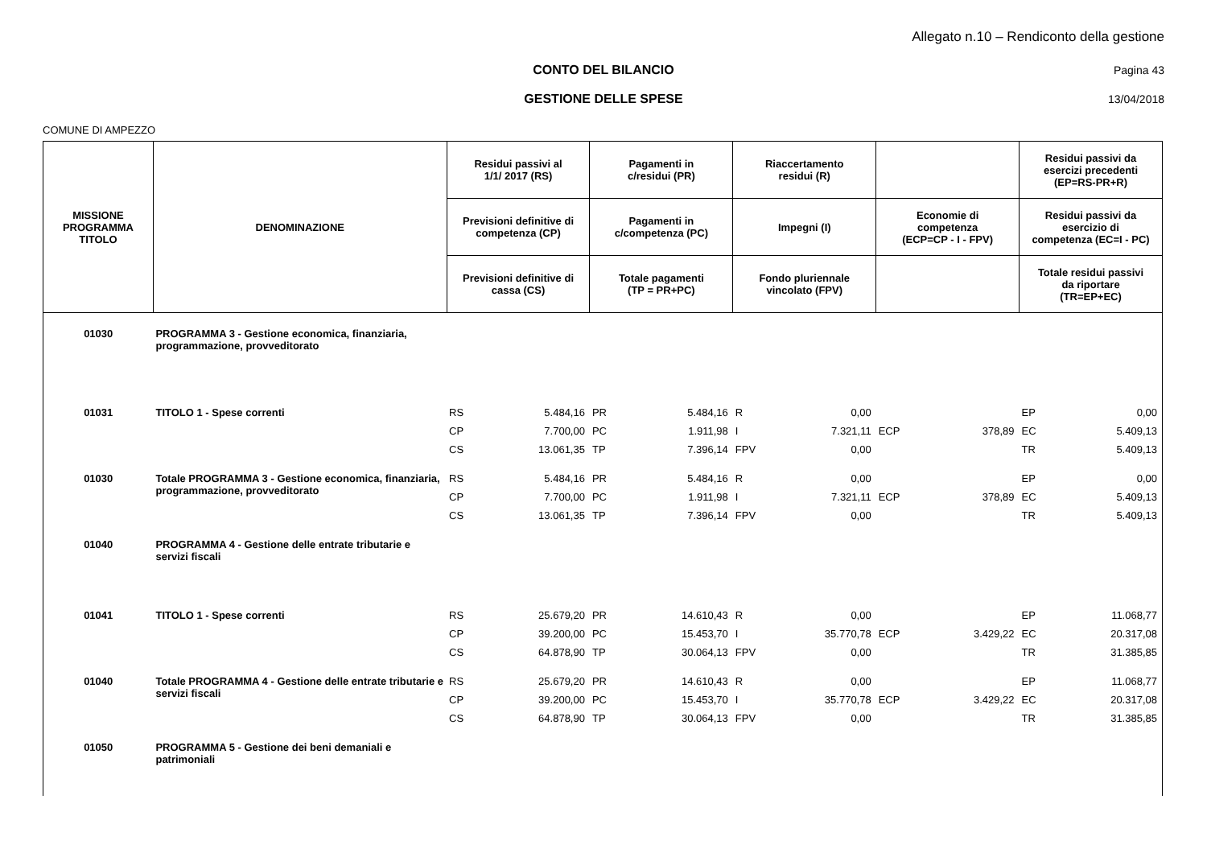Allegato n.10 – Rendiconto della gestione
CONTO DEL BILANCIO Pagina 43
GESTIONE DELLE SPESE 13/04/2018
COMUNE DI AMPEZZO
| MISSIONE PROGRAMMA TITOLO | DENOMINAZIONE | Residui passivi al 1/1/ 2017 (RS) | | Pagamenti in c/residui (PR) | | Riaccertamento residui (R) | | | | Residui passivi da esercizi precedenti (EP=RS-PR+R) | |
| --- | --- | --- | --- | --- | --- | --- | --- | --- | --- | --- | --- |
| | | Previsioni definitive di competenza (CP) | | Pagamenti in c/competenza (PC) | | Impegni (I) | | Economie di competenza (ECP=CP - I - FPV) | | Residui passivi da esercizio di competenza (EC=I - PC) | |
| | | Previsioni definitive di cassa (CS) | | Totale pagamenti (TP = PR+PC) | | Fondo pluriennale vincolato (FPV) | | | | Totale residui passivi da riportare (TR=EP+EC) | |
| 01030 | PROGRAMMA 3 - Gestione economica, finanziaria, programmazione, provveditorato | | | | | | | | | | |
| 01031 | TITOLO 1 - Spese correnti | RS | 5.484,16 | PR | 5.484,16 | R | 0,00 | | | EP | 0,00 |
| | | CP | 7.700,00 | PC | 1.911,98 | I | 7.321,11 | ECP | 378,89 | EC | 5.409,13 |
| | | CS | 13.061,35 | TP | 7.396,14 | FPV | 0,00 | | | TR | 5.409,13 |
| 01030 | Totale PROGRAMMA 3 - Gestione economica, finanziaria, programmazione, provveditorato | RS | 5.484,16 | PR | 5.484,16 | R | 0,00 | | | EP | 0,00 |
| | | CP | 7.700,00 | PC | 1.911,98 | I | 7.321,11 | ECP | 378,89 | EC | 5.409,13 |
| | | CS | 13.061,35 | TP | 7.396,14 | FPV | 0,00 | | | TR | 5.409,13 |
| 01040 | PROGRAMMA 4 - Gestione delle entrate tributarie e servizi fiscali | | | | | | | | | | |
| 01041 | TITOLO 1 - Spese correnti | RS | 25.679,20 | PR | 14.610,43 | R | 0,00 | | | EP | 11.068,77 |
| | | CP | 39.200,00 | PC | 15.453,70 | I | 35.770,78 | ECP | 3.429,22 | EC | 20.317,08 |
| | | CS | 64.878,90 | TP | 30.064,13 | FPV | 0,00 | | | TR | 31.385,85 |
| 01040 | Totale PROGRAMMA 4 - Gestione delle entrate tributarie e servizi fiscali | RS | 25.679,20 | PR | 14.610,43 | R | 0,00 | | | EP | 11.068,77 |
| | | CP | 39.200,00 | PC | 15.453,70 | I | 35.770,78 | ECP | 3.429,22 | EC | 20.317,08 |
| | | CS | 64.878,90 | TP | 30.064,13 | FPV | 0,00 | | | TR | 31.385,85 |
| 01050 | PROGRAMMA 5 - Gestione dei beni demaniali e patrimoniali | | | | | | | | | | |